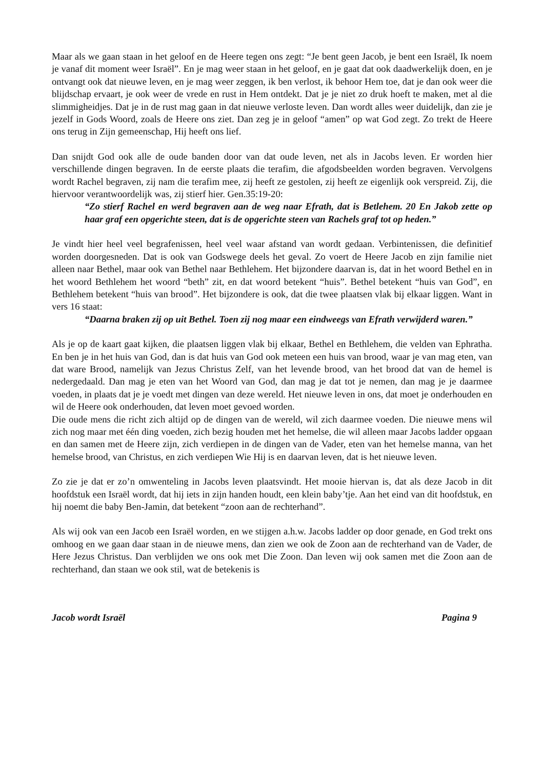Maar als we gaan staan in het geloof en de Heere tegen ons zegt: “Je bent geen Jacob, je bent een Israël, Ik noem je vanaf dit moment weer Israël”. En je mag weer staan in het geloof, en je gaat dat ook daadwerkelijk doen, en je ontvangt ook dat nieuwe leven, en je mag weer zeggen, ik ben verlost, ik behoor Hem toe, dat je dan ook weer die blijdschap ervaart, je ook weer de vrede en rust in Hem ontdekt. Dat je je niet zo druk hoeft te maken, met al die slimmigheidjes. Dat je in de rust mag gaan in dat nieuwe verloste leven. Dan wordt alles weer duidelijk, dan zie je jezelf in Gods Woord, zoals de Heere ons ziet. Dan zeg je in geloof “amen” op wat God zegt. Zo trekt de Heere ons terug in Zijn gemeenschap, Hij heeft ons lief.
Dan snijdt God ook alle de oude banden door van dat oude leven, net als in Jacobs leven. Er worden hier verschillende dingen begraven. In de eerste plaats die terafim, die afgodsbeelden worden begraven. Vervolgens wordt Rachel begraven, zij nam die terafim mee, zij heeft ze gestolen, zij heeft ze eigenlijk ook verspreid. Zij, die hiervoor verantwoordelijk was, zij stierf hier. Gen.35:19-20:
“Zo stierf Rachel en werd begraven aan de weg naar Efrath, dat is Betlehem. 20 En Jakob zette op haar graf een opgerichte steen, dat is de opgerichte steen van Rachels graf tot op heden.”
Je vindt hier heel veel begrafenissen, heel veel waar afstand van wordt gedaan. Verbintenissen, die definitief worden doorgesneden. Dat is ook van Godswege deels het geval. Zo voert de Heere Jacob en zijn familie niet alleen naar Bethel, maar ook van Bethel naar Bethlehem. Het bijzondere daarvan is, dat in het woord Bethel en in het woord Bethlehem het woord “beth” zit, en dat woord betekent “huis”. Bethel betekent “huis van God”, en Bethlehem betekent “huis van brood”. Het bijzondere is ook, dat die twee plaatsen vlak bij elkaar liggen. Want in vers 16 staat:
“Daarna braken zij op uit Bethel. Toen zij nog maar een eindweegs van Efrath verwijderd waren.”
Als je op de kaart gaat kijken, die plaatsen liggen vlak bij elkaar, Bethel en Bethlehem, die velden van Ephratha. En ben je in het huis van God, dan is dat huis van God ook meteen een huis van brood, waar je van mag eten, van dat ware Brood, namelijk van Jezus Christus Zelf, van het levende brood, van het brood dat van de hemel is nedergedaald. Dan mag je eten van het Woord van God, dan mag je dat tot je nemen, dan mag je je daarmee voeden, in plaats dat je je voedt met dingen van deze wereld. Het nieuwe leven in ons, dat moet je onderhouden en wil de Heere ook onderhouden, dat leven moet gevoed worden.
Die oude mens die richt zich altijd op de dingen van de wereld, wil zich daarmee voeden. Die nieuwe mens wil zich nog maar met één ding voeden, zich bezig houden met het hemelse, die wil alleen maar Jacobs ladder opgaan en dan samen met de Heere zijn, zich verdiepen in de dingen van de Vader, eten van het hemelse manna, van het hemelse brood, van Christus, en zich verdiepen Wie Hij is en daarvan leven, dat is het nieuwe leven.
Zo zie je dat er zo’n omwenteling in Jacobs leven plaatsvindt. Het mooie hiervan is, dat als deze Jacob in dit hoofdstuk een Israël wordt, dat hij iets in zijn handen houdt, een klein baby’tje. Aan het eind van dit hoofdstuk, en hij noemt die baby Ben-Jamin, dat betekent “zoon aan de rechterhand”.
Als wij ook van een Jacob een Israël worden, en we stijgen a.h.w. Jacobs ladder op door genade, en God trekt ons omhoog en we gaan daar staan in de nieuwe mens, dan zien we ook de Zoon aan de rechterhand van de Vader, de Here Jezus Christus. Dan verblijden we ons ook met Die Zoon. Dan leven wij ook samen met die Zoon aan de rechterhand, dan staan we ook stil, wat de betekenis is
Jacob wordt Israël Pagina 9